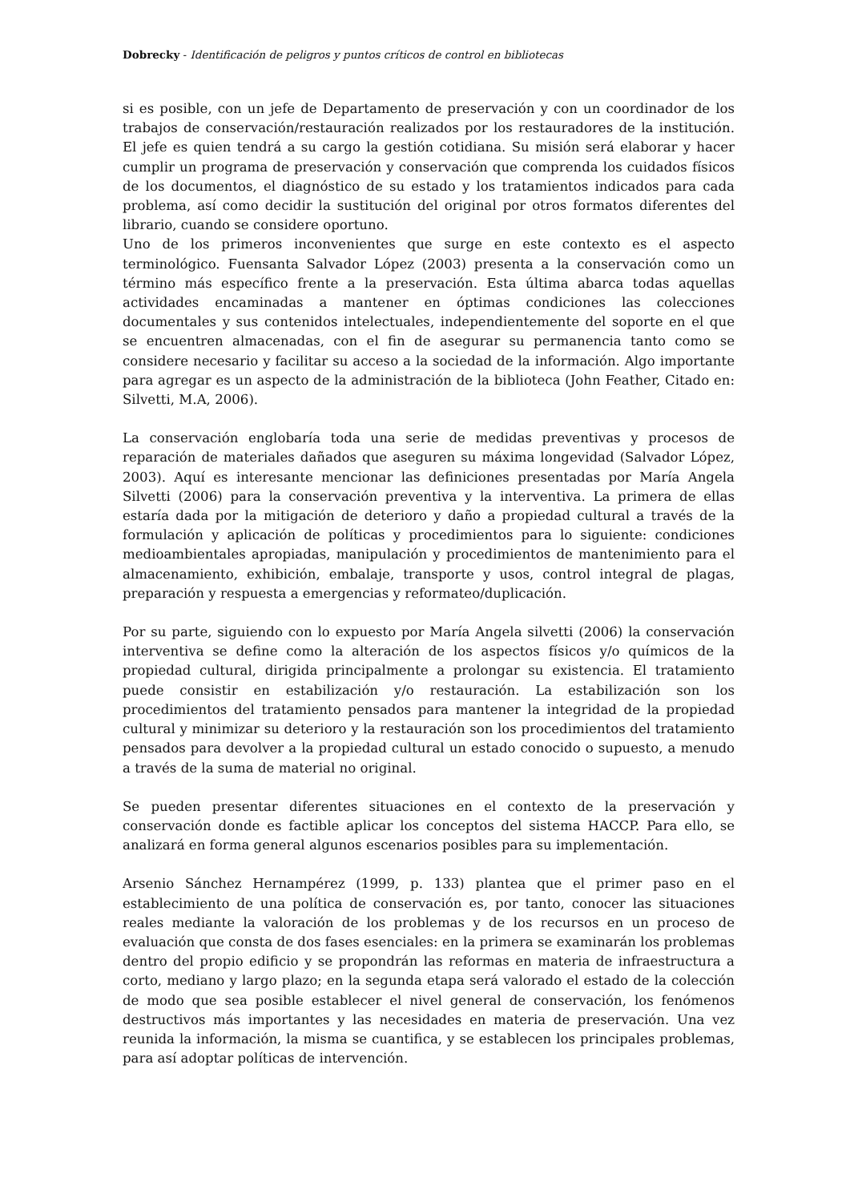Dobrecky - Identificación de peligros y puntos críticos de control en bibliotecas
si es posible, con un jefe de Departamento de preservación y con un coordinador de los trabajos de conservación/restauración realizados por los restauradores de la institución. El jefe es quien tendrá a su cargo la gestión cotidiana. Su misión será elaborar y hacer cumplir un programa de preservación y conservación que comprenda los cuidados físicos de los documentos, el diagnóstico de su estado y los tratamientos indicados para cada problema, así como decidir la sustitución del original por otros formatos diferentes del librario, cuando se considere oportuno.
Uno de los primeros inconvenientes que surge en este contexto es el aspecto terminológico. Fuensanta Salvador López (2003) presenta a la conservación como un término más específico frente a la preservación. Esta última abarca todas aquellas actividades encaminadas a mantener en óptimas condiciones las colecciones documentales y sus contenidos intelectuales, independientemente del soporte en el que se encuentren almacenadas, con el fin de asegurar su permanencia tanto como se considere necesario y facilitar su acceso a la sociedad de la información. Algo importante para agregar es un aspecto de la administración de la biblioteca (John Feather, Citado en: Silvetti, M.A, 2006).
La conservación englobaría toda una serie de medidas preventivas y procesos de reparación de materiales dañados que aseguren su máxima longevidad (Salvador López, 2003). Aquí es interesante mencionar las definiciones presentadas por María Angela Silvetti (2006) para la conservación preventiva y la interventiva. La primera de ellas estaría dada por la mitigación de deterioro y daño a propiedad cultural a través de la formulación y aplicación de políticas y procedimientos para lo siguiente: condiciones medioambientales apropiadas, manipulación y procedimientos de mantenimiento para el almacenamiento, exhibición, embalaje, transporte y usos, control integral de plagas, preparación y respuesta a emergencias y reformateo/duplicación.
Por su parte, siguiendo con lo expuesto por María Angela silvetti (2006) la conservación interventiva se define como la alteración de los aspectos físicos y/o químicos de la propiedad cultural, dirigida principalmente a prolongar su existencia. El tratamiento puede consistir en estabilización y/o restauración. La estabilización son los procedimientos del tratamiento pensados para mantener la integridad de la propiedad cultural y minimizar su deterioro y la restauración son los procedimientos del tratamiento pensados para devolver a la propiedad cultural un estado conocido o supuesto, a menudo a través de la suma de material no original.
Se pueden presentar diferentes situaciones en el contexto de la preservación y conservación donde es factible aplicar los conceptos del sistema HACCP. Para ello, se analizará en forma general algunos escenarios posibles para su implementación.
Arsenio Sánchez Hernampérez (1999, p. 133) plantea que el primer paso en el establecimiento de una política de conservación es, por tanto, conocer las situaciones reales mediante la valoración de los problemas y de los recursos en un proceso de evaluación que consta de dos fases esenciales: en la primera se examinarán los problemas dentro del propio edificio y se propondrán las reformas en materia de infraestructura a corto, mediano y largo plazo; en la segunda etapa será valorado el estado de la colección de modo que sea posible establecer el nivel general de conservación, los fenómenos destructivos más importantes y las necesidades en materia de preservación. Una vez reunida la información, la misma se cuantifica, y se establecen los principales problemas, para así adoptar políticas de intervención.